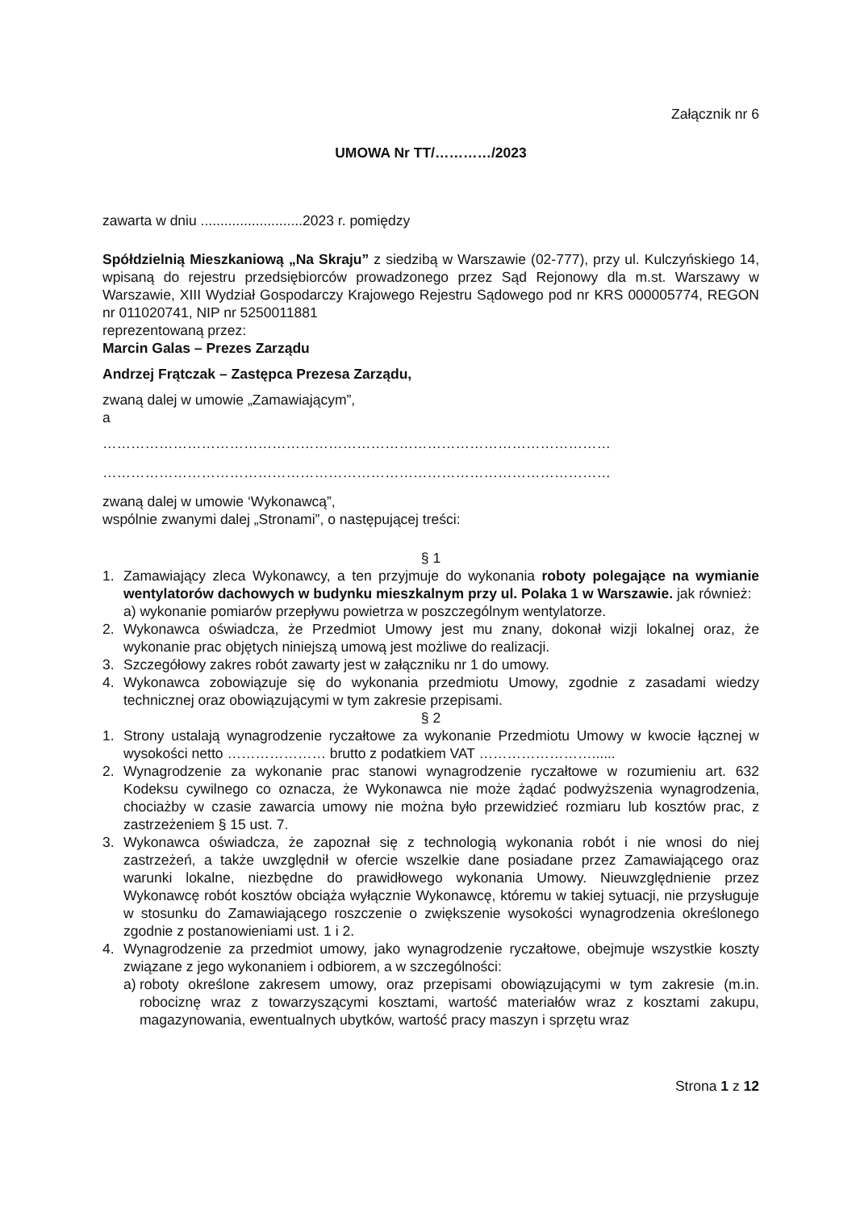Załącznik nr 6
UMOWA Nr TT/…………/2023
zawarta w dniu ..........................2023 r. pomiędzy
Spółdzielnią Mieszkaniową „Na Skraju” z siedzibą w Warszawie (02-777), przy ul. Kulczyńskiego 14, wpisaną do rejestru przedsiębiorców prowadzonego przez Sąd Rejonowy dla m.st. Warszawy w Warszawie, XIII Wydział Gospodarczy Krajowego Rejestru Sądowego pod nr KRS 000005774, REGON nr 011020741, NIP nr 5250011881
reprezentowaną przez:
Marcin Galas – Prezes Zarządu
Andrzej Frątczak – Zastępca Prezesa Zarządu,
zwaną dalej w umowie „Zamawiającym”,
a
………………………………………………………………………………………………
………………………………………………………………………………………………
zwaną dalej w umowie ‘Wykonawcą”,
wspólnie zwanymi dalej „Stronami”, o następującej treści:
§ 1
1. Zamawiający zleca Wykonawcy, a ten przyjmuje do wykonania roboty polegające na wymianie wentylatorów dachowych w budynku mieszkalnym przy ul. Polaka 1 w Warszawie. jak również:
a) wykonanie pomiarów przepływu powietrza w poszczególnym wentylatorze.
2. Wykonawca oświadcza, że Przedmiot Umowy jest mu znany, dokonał wizji lokalnej oraz, że wykonanie prac objętych niniejszą umową jest możliwe do realizacji.
3. Szczegółowy zakres robót zawarty jest w załączniku nr 1 do umowy.
4. Wykonawca zobowiązuje się do wykonania przedmiotu Umowy, zgodnie z zasadami wiedzy technicznej oraz obowiązującymi w tym zakresie przepisami.
§ 2
1. Strony ustalają wynagrodzenie ryczałtowe za wykonanie Przedmiotu Umowy w kwocie łącznej w wysokości netto ………………… brutto z podatkiem VAT ……………………......
2. Wynagrodzenie za wykonanie prac stanowi wynagrodzenie ryczałtowe w rozumieniu art. 632 Kodeksu cywilnego co oznacza, że Wykonawca nie może żądać podwyższenia wynagrodzenia, chociażby w czasie zawarcia umowy nie można było przewidzieć rozmiaru lub kosztów prac, z zastrzeżeniem § 15 ust. 7.
3. Wykonawca oświadcza, że zapoznał się z technologią wykonania robót i nie wnosi do niej zastrzeżeń, a także uwzględnił w ofercie wszelkie dane posiadane przez Zamawiającego oraz warunki lokalne, niezbędne do prawidłowego wykonania Umowy. Nieuwzględnienie przez Wykonawcę robót kosztów obciąża wyłącznie Wykonawcę, któremu w takiej sytuacji, nie przysługuje w stosunku do Zamawiającego roszczenie o zwiększenie wysokości wynagrodzenia określonego zgodnie z postanowieniami ust. 1 i 2.
4. Wynagrodzenie za przedmiot umowy, jako wynagrodzenie ryczałtowe, obejmuje wszystkie koszty związane z jego wykonaniem i odbiorem, a w szczególności:
a) roboty określone zakresem umowy, oraz przepisami obowiązującymi w tym zakresie (m.in. robociznę wraz z towarzyszącymi kosztami, wartość materiałów wraz z kosztami zakupu, magazynowania, ewentualnych ubytków, wartość pracy maszyn i sprzętu wraz
Strona 1 z 12